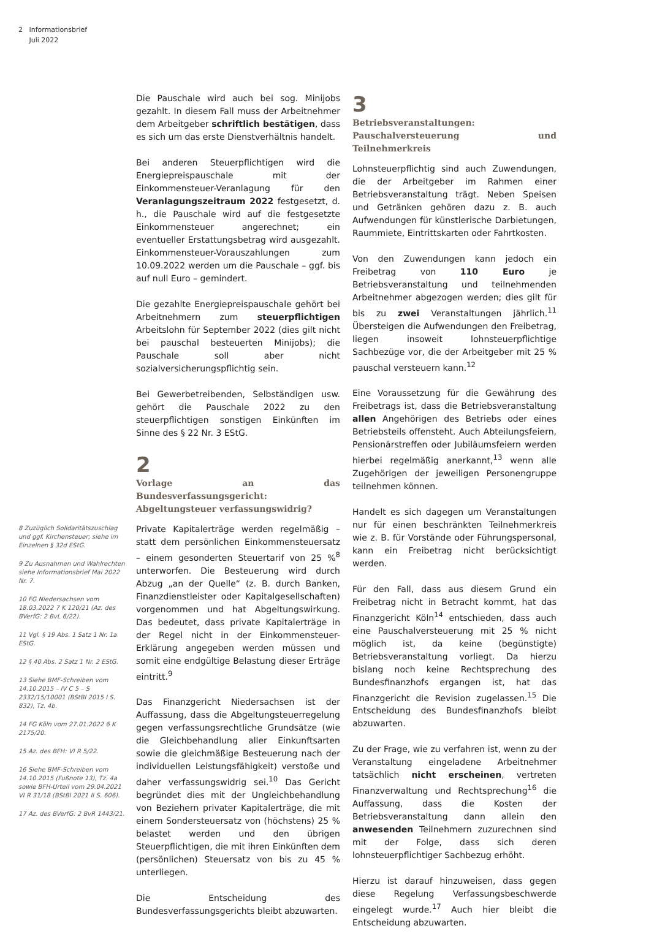2 Informationsbrief
Juli 2022
8 Zuzüglich Solidaritätszuschlag und ggf. Kirchensteuer; siehe im Einzelnen § 32d EStG.
9 Zu Ausnahmen und Wahlrechten siehe Informationsbrief Mai 2022 Nr. 7.
10 FG Niedersachsen vom 18.03.2022 7 K 120/21 (Az. des BVerfG: 2 BvL 6/22).
11 Vgl. § 19 Abs. 1 Satz 1 Nr. 1a EStG.
12 § 40 Abs. 2 Satz 1 Nr. 2 EStG.
13 Siehe BMF-Schreiben vom 14.10.2015 – IV C 5 – S 2332/15/10001 (BStBl 2015 I S. 832), Tz. 4b.
14 FG Köln vom 27.01.2022 6 K 2175/20.
15 Az. des BFH: VI R 5/22.
16 Siehe BMF-Schreiben vom 14.10.2015 (Fußnote 13), Tz. 4a sowie BFH-Urteil vom 29.04.2021 VI R 31/18 (BStBl 2021 II S. 606).
17 Az. des BVerfG: 2 BvR 1443/21.
Die Pauschale wird auch bei sog. Minijobs gezahlt. In diesem Fall muss der Arbeitnehmer dem Arbeitgeber schriftlich bestätigen, dass es sich um das erste Dienstverhältnis handelt.
Bei anderen Steuerpflichtigen wird die Energiepreispauschale mit der Einkommensteuer-Veranlagung für den Veranlagungszeitraum 2022 festgesetzt, d. h., die Pauschale wird auf die festgesetzte Einkommensteuer angerechnet; ein eventueller Erstattungsbetrag wird ausgezahlt. Einkommensteuer-Vorauszahlungen zum 10.09.2022 werden um die Pauschale – ggf. bis auf null Euro – gemindert.
Die gezahlte Energiepreispauschale gehört bei Arbeitnehmern zum steuerpflichtigen Arbeitslohn für September 2022 (dies gilt nicht bei pauschal besteuerten Minijobs); die Pauschale soll aber nicht sozialversicherungspflichtig sein.
Bei Gewerbetreibenden, Selbständigen usw. gehört die Pauschale 2022 zu den steuerpflichtigen sonstigen Einkünften im Sinne des § 22 Nr. 3 EStG.
2
Vorlage an das Bundesverfassungsgericht: Abgeltungsteuer verfassungswidrig?
Private Kapitalerträge werden regelmäßig – statt dem persönlichen Einkommensteuersatz – einem gesonderten Steuertarif von 25 %<sup>8</sup> unterworfen. Die Besteuerung wird durch Abzug „an der Quelle“ (z. B. durch Banken, Finanzdienstleister oder Kapitalgesellschaften) vorgenommen und hat Abgeltungswirkung. Das bedeutet, dass private Kapitalerträge in der Regel nicht in der Einkommensteuer-Erklärung angegeben werden müssen und somit eine endgültige Belastung dieser Erträge eintritt.<sup>9</sup>
Das Finanzgericht Niedersachsen ist der Auffassung, dass die Abgeltungsteuerregelung gegen verfassungsrechtliche Grundsätze (wie die Gleichbehandlung aller Einkunftsarten sowie die gleichmäßige Besteuerung nach der individuellen Leistungsfähigkeit) verstoße und daher verfassungswidrig sei.<sup>10</sup> Das Gericht begründet dies mit der Ungleichbehandlung von Beziehern privater Kapitalerträge, die mit einem Sondersteuersatz von (höchstens) 25 % belastet werden und den übrigen Steuerpflichtigen, die mit ihren Einkünften dem (persönlichen) Steuersatz von bis zu 45 % unterliegen.
Die Entscheidung des Bundesverfassungsgerichts bleibt abzuwarten.
3
Betriebsveranstaltungen: Pauschalversteuerung und Teilnehmerkreis
Lohnsteuerpflichtig sind auch Zuwendungen, die der Arbeitgeber im Rahmen einer Betriebsveranstaltung trägt. Neben Speisen und Getränken gehören dazu z. B. auch Aufwendungen für künstlerische Darbietungen, Raummiete, Eintrittskarten oder Fahrtkosten.
Von den Zuwendungen kann jedoch ein Freibetrag von 110 Euro je Betriebsveranstaltung und teilnehmenden Arbeitnehmer abgezogen werden; dies gilt für bis zu zwei Veranstaltungen jährlich.<sup>11</sup> Übersteigen die Aufwendungen den Freibetrag, liegen insoweit lohnsteuerpflichtige Sachbezüge vor, die der Arbeitgeber mit 25 % pauschal versteuern kann.<sup>12</sup>
Eine Voraussetzung für die Gewährung des Freibetrags ist, dass die Betriebsveranstaltung allen Angehörigen des Betriebs oder eines Betriebsteils offensteht. Auch Abteilungsfeiern, Pensionärstreffen oder Jubiläumsfeiern werden hierbei regelmäßig anerkannt,<sup>13</sup> wenn alle Zugehörigen der jeweiligen Personengruppe teilnehmen können.
Handelt es sich dagegen um Veranstaltungen nur für einen beschränkten Teilnehmerkreis wie z. B. für Vorstände oder Führungspersonal, kann ein Freibetrag nicht berücksichtigt werden.
Für den Fall, dass aus diesem Grund ein Freibetrag nicht in Betracht kommt, hat das Finanzgericht Köln<sup>14</sup> entschieden, dass auch eine Pauschalversteuerung mit 25 % nicht möglich ist, da keine (begünstigte) Betriebsveranstaltung vorliegt. Da hierzu bislang noch keine Rechtsprechung des Bundesfinanzhofs ergangen ist, hat das Finanzgericht die Revision zugelassen.<sup>15</sup> Die Entscheidung des Bundesfinanzhofs bleibt abzuwarten.
Zu der Frage, wie zu verfahren ist, wenn zu der Veranstaltung eingeladene Arbeitnehmer tatsächlich nicht erscheinen, vertreten Finanzverwaltung und Rechtsprechung<sup>16</sup> die Auffassung, dass die Kosten der Betriebsveranstaltung dann allein den anwesenden Teilnehmern zuzurechnen sind mit der Folge, dass sich deren lohnsteuerpflichtiger Sachbezug erhöht.
Hierzu ist darauf hinzuweisen, dass gegen diese Regelung Verfassungsbeschwerde eingelegt wurde.<sup>17</sup> Auch hier bleibt die Entscheidung abzuwarten.